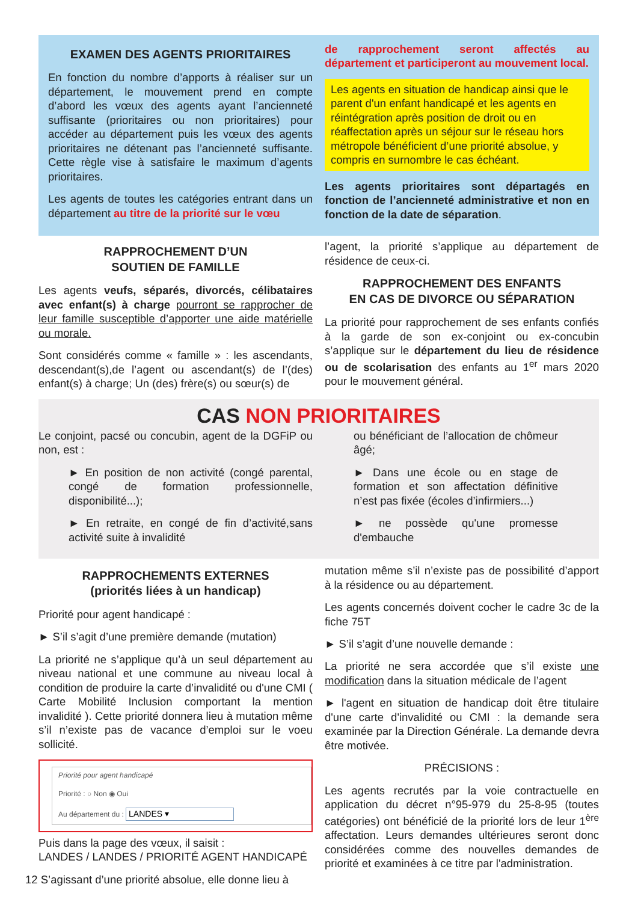EXAMEN DES AGENTS PRIORITAIRES
En fonction du nombre d’apports à réaliser sur un département, le mouvement prend en compte d’abord les vœux des agents ayant l’ancienneté suffisante (prioritaires ou non prioritaires) pour accéder au département puis les vœux des agents prioritaires ne détenant pas l’ancienneté suffisante. Cette règle vise à satisfaire le maximum d’agents prioritaires.
Les agents de toutes les catégories entrant dans un département au titre de la priorité sur le vœu
de rapprochement seront affectés au département et participeront au mouvement local.
Les agents en situation de handicap ainsi que le parent d'un enfant handicapé et les agents en réintégration après position de droit ou en réaffectation après un séjour sur le réseau hors métropole bénéficient d’une priorité absolue, y compris en surnombre le cas échéant.
Les agents prioritaires sont départagés en fonction de l’ancienneté administrative et non en fonction de la date de séparation.
RAPPROCHEMENT D’UN
SOUTIEN DE FAMILLE
Les agents veufs, séparés, divorcés, célibataires avec enfant(s) à charge pourront se rapprocher de leur famille susceptible d’apporter une aide matérielle ou morale.
Sont considérés comme « famille » : les ascendants, descendant(s),de l’agent ou ascendant(s) de l’(des) enfant(s) à charge; Un (des) frère(s) ou sœur(s) de
l’agent, la priorité s’applique au département de résidence de ceux-ci.
RAPPROCHEMENT DES ENFANTS
EN CAS DE DIVORCE OU SÉPARATION
La priorité pour rapprochement de ses enfants confiés à la garde de son ex-conjoint ou ex-concubin s’applique sur le département du lieu de résidence ou de scolarisation des enfants au 1<sup>er</sup> mars 2020 pour le mouvement général.
CAS NON PRIORITAIRES
Le conjoint, pacsé ou concubin, agent de la DGFiP ou non, est :
► En position de non activité (congé parental, congé de formation professionnelle, disponibilité...);
► En retraite, en congé de fin d’activité,sans activité suite à invalidité
ou bénéficiant de l’allocation de chômeur âgé;
► Dans une école ou en stage de formation et son affectation définitive n’est pas fixée (écoles d’infirmiers...)
► ne possède qu'une promesse d'embauche
RAPPROCHEMENTS EXTERNES
(priorités liées à un handicap)
Priorité pour agent handicapé :
► S’il s’agit d’une première demande (mutation)
La priorité ne s’applique qu’à un seul département au niveau national et une commune au niveau local à condition de produire la carte d’invalidité ou d'une CMI ( Carte Mobilité Inclusion comportant la mention invalidité ). Cette priorité donnera lieu à mutation même s’il n’existe pas de vacance d’emploi sur le voeu sollicité.
Priorité pour agent handicapé
Priorité : ○ Non ◉ Oui
Au département du : LANDES ▾
Puis dans la page des vœux, il saisit :
LANDES / LANDES / PRIORITÉ AGENT HANDICAPÉ
12 S’agissant d’une priorité absolue, elle donne lieu à
mutation même s’il n’existe pas de possibilité d’apport à la résidence ou au département.
Les agents concernés doivent cocher le cadre 3c de la fiche 75T
► S’il s’agit d’une nouvelle demande :
La priorité ne sera accordée que s’il existe une modification dans la situation médicale de l’agent
► l'agent en situation de handicap doit être titulaire d'une carte d'invalidité ou CMI : la demande sera examinée par la Direction Générale. La demande devra être motivée.
PRÉCISIONS :
Les agents recrutés par la voie contractuelle en application du décret n°95-979 du 25-8-95 (toutes catégories) ont bénéficié de la priorité lors de leur 1<sup>ère</sup> affectation. Leurs demandes ultérieures seront donc considérées comme des nouvelles demandes de priorité et examinées à ce titre par l'administration.